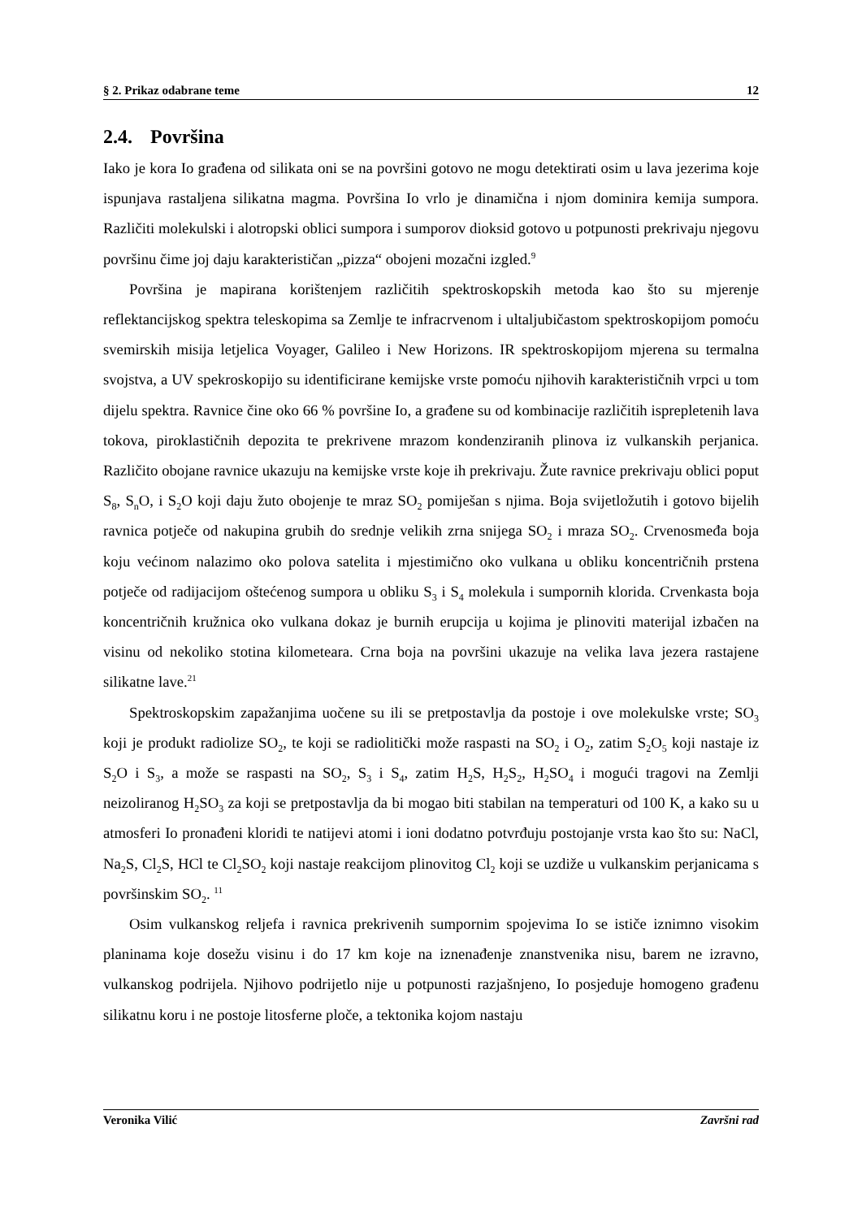§ 2. Prikaz odabrane teme 12
2.4. Površina
Iako je kora Io građena od silikata oni se na površini gotovo ne mogu detektirati osim u lava jezerima koje ispunjava rastaljena silikatna magma. Površina Io vrlo je dinamična i njom dominira kemija sumpora. Različiti molekulski i alotropski oblici sumpora i sumporov dioksid gotovo u potpunosti prekrivaju njegovu površinu čime joj daju karakterističan „pizza“ obojeni mozačni izgled.<sup>9</sup>
Površina je mapirana korištenjem različitih spektroskopskih metoda kao što su mjerenje reflektancijskog spektra teleskopima sa Zemlje te infracrvenom i ultaljubičastom spektroskopijom pomoću svemirskih misija letjelica Voyager, Galileo i New Horizons. IR spektroskopijom mjerena su termalna svojstva, a UV spekroskopijo su identificirane kemijske vrste pomoću njihovih karakterističnih vrpci u tom dijelu spektra. Ravnice čine oko 66 % površine Io, a građene su od kombinacije različitih isprepletenih lava tokova, piroklastičnih depozita te prekrivene mrazom kondenziranih plinova iz vulkanskih perjanica. Različito obojane ravnice ukazuju na kemijske vrste koje ih prekrivaju. Žute ravnice prekrivaju oblici poput S<sub>8</sub>, S<sub>n</sub>O, i S<sub>2</sub>O koji daju žuto obojenje te mraz SO<sub>2</sub> pomiješan s njima. Boja svijetložutih i gotovo bijelih ravnica potječe od nakupina grubih do srednje velikih zrna snijega SO<sub>2</sub> i mraza SO<sub>2</sub>. Crvenosmeđa boja koju većinom nalazimo oko polova satelita i mjestimično oko vulkana u obliku koncentričnih prstena potječe od radijacijom oštećenog sumpora u obliku S<sub>3</sub> i S<sub>4</sub> molekula i sumpornih klorida. Crvenkasta boja koncentričnih kružnica oko vulkana dokaz je burnih erupcija u kojima je plinoviti materijal izbačen na visinu od nekoliko stotina kilometeara. Crna boja na površini ukazuje na velika lava jezera rastajene silikatne lave.<sup>21</sup>
Spektroskopskim zapažanjima uočene su ili se pretpostavlja da postoje i ove molekulske vrste; SO<sub>3</sub> koji je produkt radiolize SO<sub>2</sub>, te koji se radiolitički može raspasti na SO<sub>2</sub> i O<sub>2</sub>, zatim S<sub>2</sub>O<sub>5</sub> koji nastaje iz S<sub>2</sub>O i S<sub>3</sub>, a može se raspasti na SO<sub>2</sub>, S<sub>3</sub> i S<sub>4</sub>, zatim H<sub>2</sub>S, H<sub>2</sub>S<sub>2</sub>, H<sub>2</sub>SO<sub>4</sub> i mogući tragovi na Zemlji neizoliranog H<sub>2</sub>SO<sub>3</sub> za koji se pretpostavlja da bi mogao biti stabilan na temperaturi od 100 K, a kako su u atmosferi Io pronađeni kloridi te natijevi atomi i ioni dodatno potvrđuju postojanje vrsta kao što su: NaCl, Na<sub>2</sub>S, Cl<sub>2</sub>S, HCl te Cl<sub>2</sub>SO<sub>2</sub> koji nastaje reakcijom plinovitog Cl<sub>2</sub> koji se uzdiže u vulkanskim perjanicama s površinskim SO<sub>2</sub>. <sup>11</sup>
Osim vulkanskog reljefa i ravnica prekrivenih sumpornim spojevima Io se ističe iznimno visokim planinama koje dosežu visinu i do 17 km koje na iznenađenje znanstvenika nisu, barem ne izravno, vulkanskog podrijela. Njihovo podrijetlo nije u potpunosti razjašnjeno, Io posjeduje homogeno građenu silikatnu koru i ne postoje litosferne ploče, a tektonika kojom nastaju
Veronika Vilić Završni rad